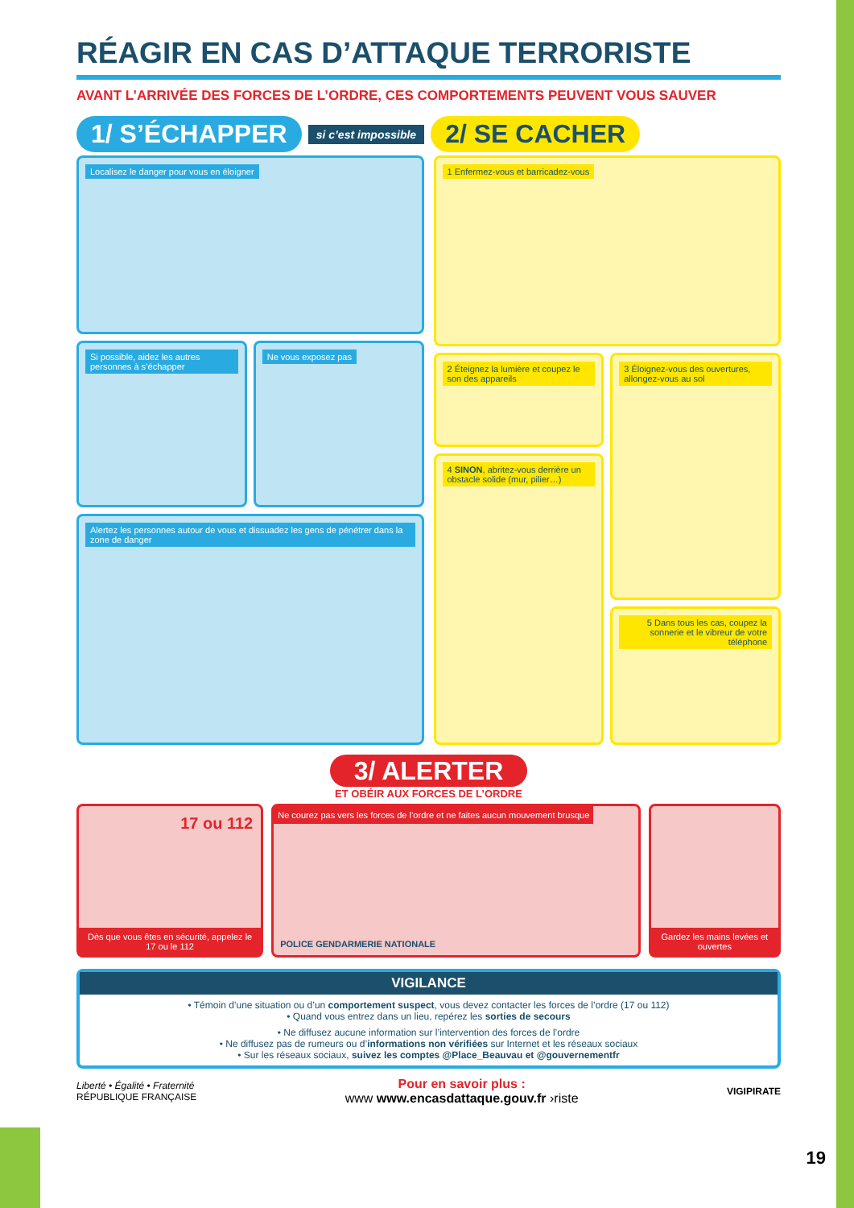RÉAGIR EN CAS D’ATTAQUE TERRORISTE
AVANT L’ARRIVÉE DES FORCES DE L’ORDRE, CES COMPORTEMENTS PEUVENT VOUS SAUVER
1/ S’ÉCHAPPER si c’est impossible 2/ SE CACHER
Localisez le danger pour vous en éloigner
Si possible, aidez les autres personnes à s’échapper
Ne vous exposez pas
Alertez les personnes autour de vous et dissuadez les gens de pénétrer dans la zone de danger
1 Enfermez-vous et barricadez-vous
2 Éteignez la lumière et coupez le son des appareils
4 SINON, abritez-vous derrière un obstacle solide (mur, pilier…)
3 Éloignez-vous des ouvertures, allongez-vous au sol
5 Dans tous les cas, coupez la sonnerie et le vibreur de votre téléphone
3/ ALERTER
ET OBÉIR AUX FORCES DE L’ORDRE
17 ou 112
Dès que vous êtes en sécurité, appelez le 17 ou le 112
Ne courez pas vers les forces de l’ordre et ne faites aucun mouvement brusque
POLICE GENDARMERIE NATIONALE
Gardez les mains levées et ouvertes
VIGILANCE
• Témoin d’une situation ou d’un comportement suspect, vous devez contacter les forces de l’ordre (17 ou 112)
• Quand vous entrez dans un lieu, repérez les sorties de secours
• Ne diffusez aucune information sur l’intervention des forces de l’ordre
• Ne diffusez pas de rumeurs ou d’informations non vérifiées sur Internet et les réseaux sociaux
• Sur les réseaux sociaux, suivez les comptes @Place_Beauvau et @gouvernementfr
Liberté • Égalité • Fraternité
RÉPUBLIQUE FRANÇAISE
Pour en savoir plus :
www www.encasdattaque.gouv.fr ›riste
VIGIPIRATE
19